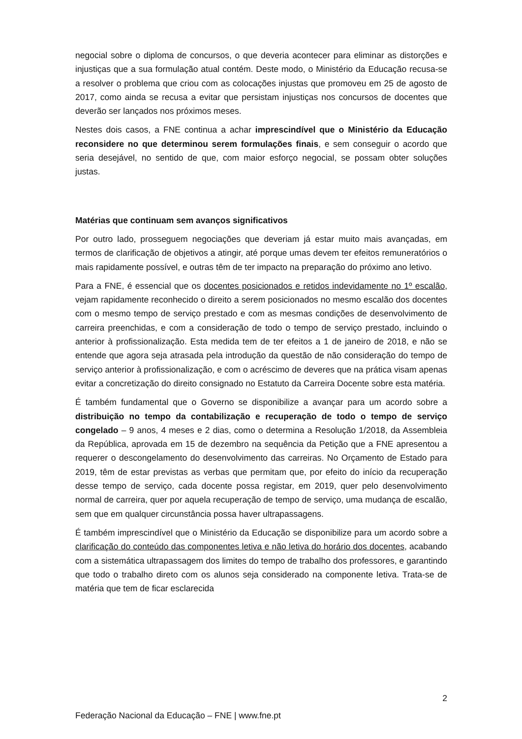negocial sobre o diploma de concursos, o que deveria acontecer para eliminar as distorções e injustiças que a sua formulação atual contém. Deste modo, o Ministério da Educação recusa-se a resolver o problema que criou com as colocações injustas que promoveu em 25 de agosto de 2017, como ainda se recusa a evitar que persistam injustiças nos concursos de docentes que deverão ser lançados nos próximos meses.
Nestes dois casos, a FNE continua a achar imprescindível que o Ministério da Educação reconsidere no que determinou serem formulações finais, e sem conseguir o acordo que seria desejável, no sentido de que, com maior esforço negocial, se possam obter soluções justas.
Matérias que continuam sem avanços significativos
Por outro lado, prosseguem negociações que deveriam já estar muito mais avançadas, em termos de clarificação de objetivos a atingir, até porque umas devem ter efeitos remuneratórios o mais rapidamente possível, e outras têm de ter impacto na preparação do próximo ano letivo.
Para a FNE, é essencial que os docentes posicionados e retidos indevidamente no 1º escalão, vejam rapidamente reconhecido o direito a serem posicionados no mesmo escalão dos docentes com o mesmo tempo de serviço prestado e com as mesmas condições de desenvolvimento de carreira preenchidas, e com a consideração de todo o tempo de serviço prestado, incluindo o anterior à profissionalização. Esta medida tem de ter efeitos a 1 de janeiro de 2018, e não se entende que agora seja atrasada pela introdução da questão de não consideração do tempo de serviço anterior à profissionalização, e com o acréscimo de deveres que na prática visam apenas evitar a concretização do direito consignado no Estatuto da Carreira Docente sobre esta matéria.
É também fundamental que o Governo se disponibilize a avançar para um acordo sobre a distribuição no tempo da contabilização e recuperação de todo o tempo de serviço congelado – 9 anos, 4 meses e 2 dias, como o determina a Resolução 1/2018, da Assembleia da República, aprovada em 15 de dezembro na sequência da Petição que a FNE apresentou a requerer o descongelamento do desenvolvimento das carreiras. No Orçamento de Estado para 2019, têm de estar previstas as verbas que permitam que, por efeito do início da recuperação desse tempo de serviço, cada docente possa registar, em 2019, quer pelo desenvolvimento normal de carreira, quer por aquela recuperação de tempo de serviço, uma mudança de escalão, sem que em qualquer circunstância possa haver ultrapassagens.
É também imprescindível que o Ministério da Educação se disponibilize para um acordo sobre a clarificação do conteúdo das componentes letiva e não letiva do horário dos docentes, acabando com a sistemática ultrapassagem dos limites do tempo de trabalho dos professores, e garantindo que todo o trabalho direto com os alunos seja considerado na componente letiva. Trata-se de matéria que tem de ficar esclarecida
2
Federação Nacional da Educação – FNE | www.fne.pt